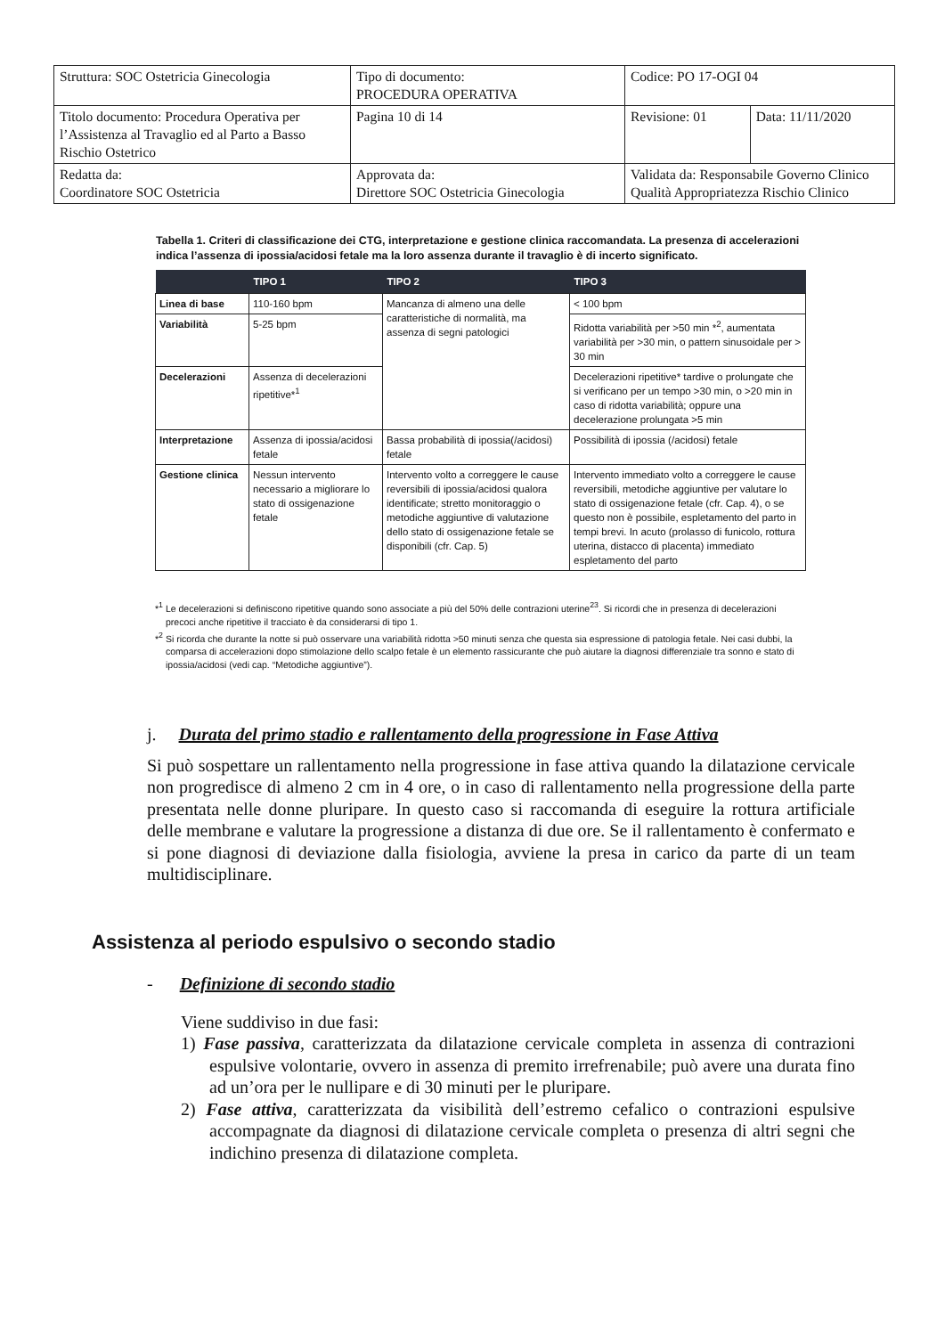| Struttura: SOC Ostetricia Ginecologia | Tipo di documento: PROCEDURA OPERATIVA | Codice: PO 17-OGI 04 | |
| Titolo documento: Procedura Operativa per l’Assistenza al Travaglio ed al Parto a Basso Rischio Ostetrico | Pagina 10 di 14 | Revisione: 01 | Data: 11/11/2020 |
| Redatta da: Coordinatore SOC Ostetricia | Approvata da: Direttore SOC Ostetricia Ginecologia | Validata da: Responsabile Governo Clinico Qualità Appropriatezza Rischio Clinico | |
Tabella 1. Criteri di classificazione dei CTG, interpretazione e gestione clinica raccomandata. La presenza di accelerazioni indica l’assenza di ipossia/acidosi fetale ma la loro assenza durante il travaglio è di incerto significato.
| | TIPO 1 | TIPO 2 | TIPO 3 |
| --- | --- | --- | --- |
| Linea di base | 110-160 bpm | Mancanza di almeno una delle caratteristiche di normalità, ma assenza di segni patologici | < 100 bpm |
| Variabilità | 5-25 bpm | | Ridotta variabilità per >50 min *<sup>2</sup>, aumentata variabilità per >30 min, o pattern sinusoidale per > 30 min |
| Decelerazioni | Assenza di decelerazioni ripetitive*<sup>1</sup> | | Decelerazioni ripetitive* tardive o prolungate che si verificano per un tempo >30 min, o >20 min in caso di ridotta variabilità; oppure una decelerazione prolungata >5 min |
| Interpretazione | Assenza di ipossia/acidosi fetale | Bassa probabilità di ipossia(/acidosi) fetale | Possibilità di ipossia (/acidosi) fetale |
| Gestione clinica | Nessun intervento necessario a migliorare lo stato di ossigenazione fetale | Intervento volto a correggere le cause reversibili di ipossia/acidosi qualora identificate; stretto monitoraggio o metodiche aggiuntive di valutazione dello stato di ossigenazione fetale se disponibili (cfr. Cap. 5) | Intervento immediato volto a correggere le cause reversibili, metodiche aggiuntive per valutare lo stato di ossigenazione fetale (cfr. Cap. 4), o se questo non è possibile, espletamento del parto in tempi brevi. In acuto (prolasso di funicolo, rottura uterina, distacco di placenta) immediato espletamento del parto |
*<sup>1</sup> Le decelerazioni si definiscono ripetitive quando sono associate a più del 50% delle contrazioni uterine<sup>23</sup>. Si ricordi che in presenza di decelerazioni precoci anche ripetitive il tracciato è da considerarsi di tipo 1.
*<sup>2</sup> Si ricorda che durante la notte si può osservare una variabilità ridotta >50 minuti senza che questa sia espressione di patologia fetale. Nei casi dubbi, la comparsa di accelerazioni dopo stimolazione dello scalpo fetale è un elemento rassicurante che può aiutare la diagnosi differenziale tra sonno e stato di ipossia/acidosi (vedi cap. “Metodiche aggiuntive”).
j. Durata del primo stadio e rallentamento della progressione in Fase Attiva
Si può sospettare un rallentamento nella progressione in fase attiva quando la dilatazione cervicale non progredisce di almeno 2 cm in 4 ore, o in caso di rallentamento nella progressione della parte presentata nelle donne pluripare. In questo caso si raccomanda di eseguire la rottura artificiale delle membrane e valutare la progressione a distanza di due ore. Se il rallentamento è confermato e si pone diagnosi di deviazione dalla fisiologia, avviene la presa in carico da parte di un team multidisciplinare.
Assistenza al periodo espulsivo o secondo stadio
- Definizione di secondo stadio
Viene suddiviso in due fasi:
1) Fase passiva, caratterizzata da dilatazione cervicale completa in assenza di contrazioni espulsive volontarie, ovvero in assenza di premito irrefrenabile; può avere una durata fino ad un’ora per le nullipare e di 30 minuti per le pluripare.
2) Fase attiva, caratterizzata da visibilità dell’estremo cefalico o contrazioni espulsive accompagnate da diagnosi di dilatazione cervicale completa o presenza di altri segni che indichino presenza di dilatazione completa.